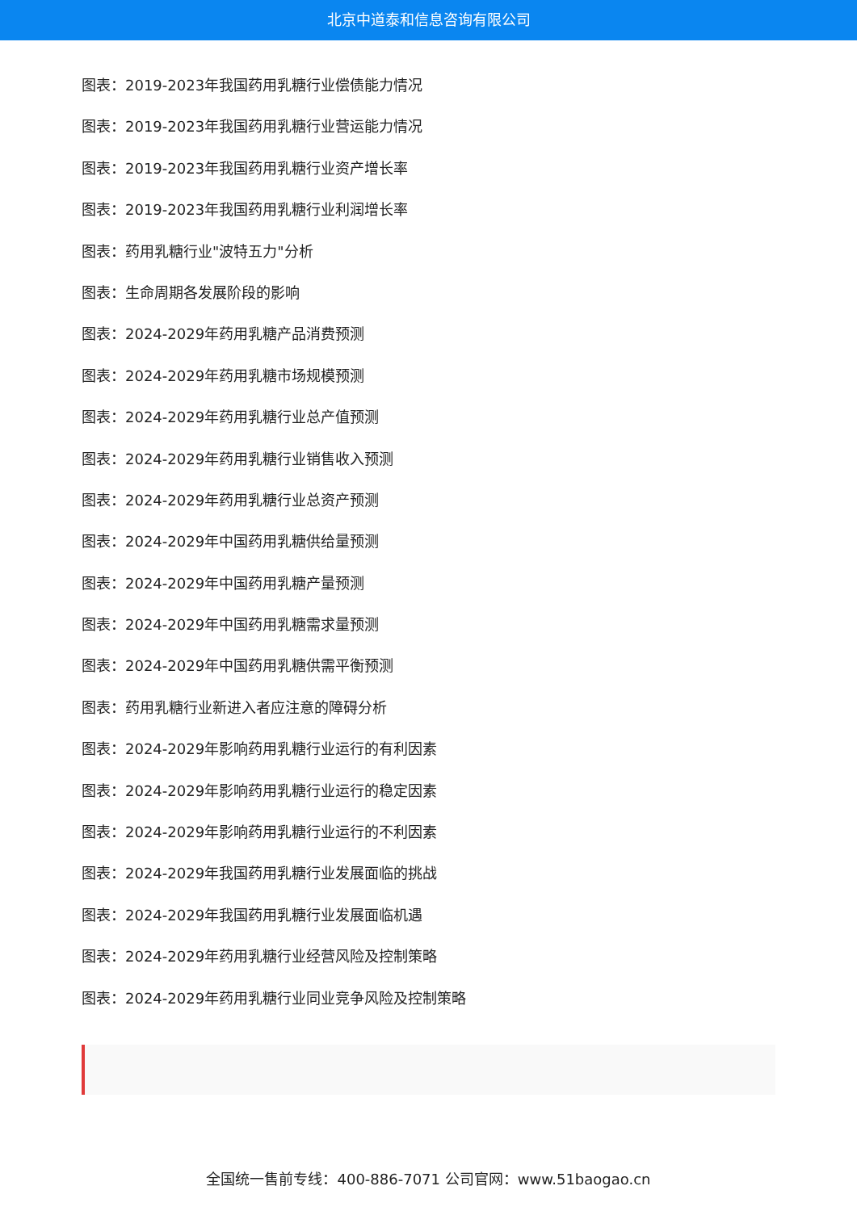北京中道泰和信息咨询有限公司
图表：2019-2023年我国药用乳糖行业偿债能力情况
图表：2019-2023年我国药用乳糖行业营运能力情况
图表：2019-2023年我国药用乳糖行业资产增长率
图表：2019-2023年我国药用乳糖行业利润增长率
图表：药用乳糖行业"波特五力"分析
图表：生命周期各发展阶段的影响
图表：2024-2029年药用乳糖产品消费预测
图表：2024-2029年药用乳糖市场规模预测
图表：2024-2029年药用乳糖行业总产值预测
图表：2024-2029年药用乳糖行业销售收入预测
图表：2024-2029年药用乳糖行业总资产预测
图表：2024-2029年中国药用乳糖供给量预测
图表：2024-2029年中国药用乳糖产量预测
图表：2024-2029年中国药用乳糖需求量预测
图表：2024-2029年中国药用乳糖供需平衡预测
图表：药用乳糖行业新进入者应注意的障碍分析
图表：2024-2029年影响药用乳糖行业运行的有利因素
图表：2024-2029年影响药用乳糖行业运行的稳定因素
图表：2024-2029年影响药用乳糖行业运行的不利因素
图表：2024-2029年我国药用乳糖行业发展面临的挑战
图表：2024-2029年我国药用乳糖行业发展面临机遇
图表：2024-2029年药用乳糖行业经营风险及控制策略
图表：2024-2029年药用乳糖行业同业竞争风险及控制策略
全国统一售前专线：400-886-7071 公司官网：www.51baogao.cn